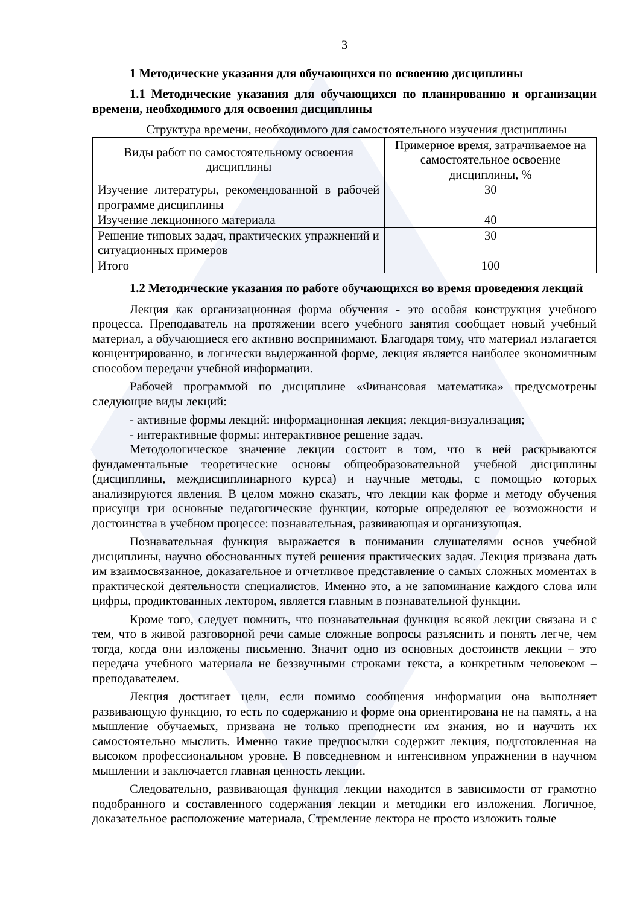3
1 Методические указания для обучающихся по освоению дисциплины
1.1 Методические указания для обучающихся по планированию и организации времени, необходимого для освоения дисциплины
Структура времени, необходимого для самостоятельного изучения дисциплины
| Виды работ по самостоятельному освоения дисциплины | Примерное время, затрачиваемое на самостоятельное освоение дисциплины, % |
| --- | --- |
| Изучение литературы, рекомендованной в рабочей программе дисциплины | 30 |
| Изучение лекционного материала | 40 |
| Решение типовых задач, практических упражнений и ситуационных примеров | 30 |
| Итого | 100 |
1.2 Методические указания по работе обучающихся во время проведения лекций
Лекция как организационная форма обучения - это особая конструкция учебного процесса. Преподаватель на протяжении всего учебного занятия сообщает новый учебный материал, а обучающиеся его активно воспринимают. Благодаря тому, что материал излагается концентрированно, в логически выдержанной форме, лекция является наиболее экономичным способом передачи учебной информации.
Рабочей программой по дисциплине «Финансовая математика» предусмотрены следующие виды лекций:
- активные формы лекций: информационная лекция; лекция-визуализация;
- интерактивные формы: интерактивное решение задач.
Методологическое значение лекции состоит в том, что в ней раскрываются фундаментальные теоретические основы общеобразовательной учебной дисциплины (дисциплины, междисциплинарного курса) и научные методы, с помощью которых анализируются явления. В целом можно сказать, что лекции как форме и методу обучения присущи три основные педагогические функции, которые определяют ее возможности и достоинства в учебном процессе: познавательная, развивающая и организующая.
Познавательная функция выражается в понимании слушателями основ учебной дисциплины, научно обоснованных путей решения практических задач. Лекция призвана дать им взаимосвязанное, доказательное и отчетливое представление о самых сложных моментах в практической деятельности специалистов. Именно это, а не запоминание каждого слова или цифры, продиктованных лектором, является главным в познавательной функции.
Кроме того, следует помнить, что познавательная функция всякой лекции связана и с тем, что в живой разговорной речи самые сложные вопросы разъяснить и понять легче, чем тогда, когда они изложены письменно. Значит одно из основных достоинств лекции – это передача учебного материала не беззвучными строками текста, а конкретным человеком – преподавателем.
Лекция достигает цели, если помимо сообщения информации она выполняет развивающую функцию, то есть по содержанию и форме она ориентирована не на память, а на мышление обучаемых, призвана не только преподнести им знания, но и научить их самостоятельно мыслить. Именно такие предпосылки содержит лекция, подготовленная на высоком профессиональном уровне. В повседневном и интенсивном упражнении в научном мышлении и заключается главная ценность лекции.
Следовательно, развивающая функция лекции находится в зависимости от грамотно подобранного и составленного содержания лекции и методики его изложения. Логичное, доказательное расположение материала, Стремление лектора не просто изложить голые